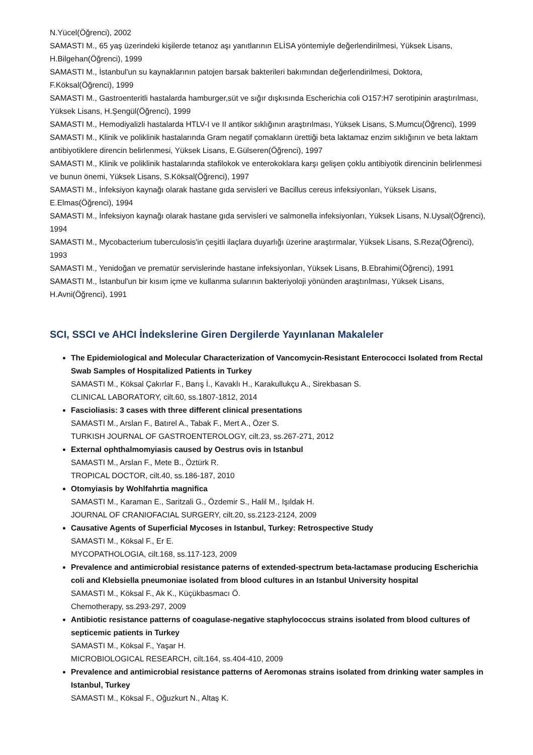N.Yücel(Öğrenci), 2002
SAMASTI M., 65 yaş üzerindeki kişilerde tetanoz aşı yanıtlarının ELİSA yöntemiyle değerlendirilmesi, Yüksek Lisans, H.Bilgehan(Öğrenci), 1999
SAMASTI M., İstanbul'un su kaynaklarının patojen barsak bakterileri bakımından değerlendirilmesi, Doktora, F.Köksal(Öğrenci), 1999
SAMASTI M., Gastroenteritli hastalarda hamburger,süt ve sığır dışkısında Escherichia coli O157:H7 serotipinin araştırılması, Yüksek Lisans, H.Şengül(Öğrenci), 1999
SAMASTI M., Hemodiyalizli hastalarda HTLV-I ve II antikor sıklığının araştırılması, Yüksek Lisans, S.Mumcu(Öğrenci), 1999
SAMASTI M., Klinik ve poliklinik hastalarında Gram negatif çomakların ürettiği beta laktamaz enzim sıklığının ve beta laktam antibiyotiklere direncin belirlenmesi, Yüksek Lisans, E.Gülseren(Öğrenci), 1997
SAMASTI M., Klinik ve poliklinik hastalarında stafilokok ve enterokoklara karşı gelişen çoklu antibiyotik direncinin belirlenmesi ve bunun önemi, Yüksek Lisans, S.Köksal(Öğrenci), 1997
SAMASTI M., İnfeksiyon kaynağı olarak hastane gıda servisleri ve Bacillus cereus infeksiyonları, Yüksek Lisans, E.Elmas(Öğrenci), 1994
SAMASTI M., İnfeksiyon kaynağı olarak hastane gıda servisleri ve salmonella infeksiyonları, Yüksek Lisans, N.Uysal(Öğrenci), 1994
SAMASTI M., Mycobacterium tuberculosis'in çeşitli ilaçlara duyarlığı üzerine araştırmalar, Yüksek Lisans, S.Reza(Öğrenci), 1993
SAMASTI M., Yenidoğan ve prematür servislerinde hastane infeksiyonları, Yüksek Lisans, B.Ebrahimi(Öğrenci), 1991
SAMASTI M., İstanbul'un bir kısım içme ve kullanma sularının bakteriyoloji yönünden araştırılması, Yüksek Lisans, H.Avni(Öğrenci), 1991
SCI, SSCI ve AHCI İndekslerine Giren Dergilerde Yayınlanan Makaleler
The Epidemiological and Molecular Characterization of Vancomycin-Resistant Enterococci Isolated from Rectal Swab Samples of Hospitalized Patients in Turkey
SAMASTI M., Köksal Çakırlar F., Barış İ., Kavaklı H., Karakullukçu A., Sirekbasan S.
CLINICAL LABORATORY, cilt.60, ss.1807-1812, 2014
Fascioliasis: 3 cases with three different clinical presentations
SAMASTI M., Arslan F., Batırel A., Tabak F., Mert A., Özer S.
TURKISH JOURNAL OF GASTROENTEROLOGY, cilt.23, ss.267-271, 2012
External ophthalmomyiasis caused by Oestrus ovis in Istanbul
SAMASTI M., Arslan F., Mete B., Öztürk R.
TROPICAL DOCTOR, cilt.40, ss.186-187, 2010
Otomyiasis by Wohlfahrtia magnifica
SAMASTI M., Karaman E., Saritzali G., Özdemir S., Halil M., Işıldak H.
JOURNAL OF CRANIOFACIAL SURGERY, cilt.20, ss.2123-2124, 2009
Causative Agents of Superficial Mycoses in Istanbul, Turkey: Retrospective Study
SAMASTI M., Köksal F., Er E.
MYCOPATHOLOGIA, cilt.168, ss.117-123, 2009
Prevalence and antimicrobial resistance paterns of extended-spectrum beta-lactamase producing Escherichia coli and Klebsiella pneumoniae isolated from blood cultures in an Istanbul University hospital
SAMASTI M., Köksal F., Ak K., Küçükbasmacı Ö.
Chemotherapy, ss.293-297, 2009
Antibiotic resistance patterns of coagulase-negative staphylococcus strains isolated from blood cultures of septicemic patients in Turkey
SAMASTI M., Köksal F., Yaşar H.
MICROBIOLOGICAL RESEARCH, cilt.164, ss.404-410, 2009
Prevalence and antimicrobial resistance patterns of Aeromonas strains isolated from drinking water samples in Istanbul, Turkey
SAMASTI M., Köksal F., Oğuzkurt N., Altaş K.